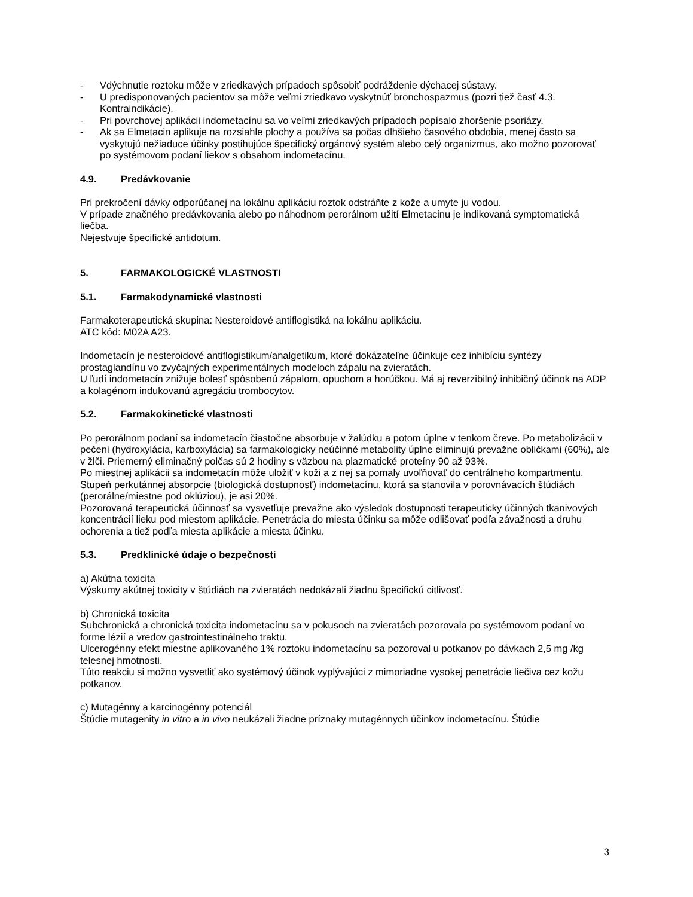- Vdýchnutie roztoku môže v zriedkavých prípadoch spôsobiť podráždenie dýchacej sústavy.
- U predisponovaných pacientov sa môže veľmi zriedkavo vyskytnúť bronchospazmus (pozri tiež časť 4.3. Kontraindikácie).
- Pri povrchovej aplikácii indometacínu sa vo veľmi zriedkavých prípadoch popísalo zhoršenie psoriázy.
- Ak sa Elmetacin aplikuje na rozsiahle plochy a používa sa počas dlhšieho časového obdobia, menej často sa vyskytujú nežiaduce účinky postihujúce špecifický orgánový systém alebo celý organizmus, ako možno pozorovať po systémovom podaní liekov s obsahom indometacínu.
4.9. Predávkovanie
Pri prekročení dávky odporúčanej na lokálnu aplikáciu roztok odstráňte z kože a umyte ju vodou.
V prípade značného predávkovania alebo po náhodnom perorálnom užití Elmetacinu je indikovaná symptomatická liečba.
Nejestvuje špecifické antidotum.
5. FARMAKOLOGICKÉ VLASTNOSTI
5.1. Farmakodynamické vlastnosti
Farmakoterapeutická skupina: Nesteroidové antiflogistiká na lokálnu aplikáciu.
ATC kód: M02A A23.
Indometacín je nesteroidové antiflogistikum/analgetikum, ktoré dokázateľne účinkuje cez inhibíciu syntézy prostaglandínu vo zvyčajných experimentálnych modeloch zápalu na zvieratách.
U ľudí indometacín znižuje bolesť spôsobenú zápalom, opuchom a horúčkou. Má aj reverzibilný inhibičný účinok na ADP a kolagénom indukovanú agregáciu trombocytov.
5.2. Farmakokinetické vlastnosti
Po perorálnom podaní sa indometacín čiastočne absorbuje v žalúdku a potom úplne v tenkom čreve. Po metabolizácii v pečeni (hydroxylácia, karboxylácia) sa farmakologicky neúčinné metabolity úplne eliminujú prevažne obličkami (60%), ale v žlči. Priemerný eliminačný polčas sú 2 hodiny s väzbou na plazmatické proteíny 90 až 93%.
Po miestnej aplikácii sa indometacín môže uložiť v koži a z nej sa pomaly uvoľňovať do centrálneho kompartmentu. Stupeň perkutánnej absorpcie (biologická dostupnosť) indometacínu, ktorá sa stanovila v porovnávacích štúdiách (perorálne/miestne pod oklúziou), je asi 20%.
Pozorovaná terapeutická účinnosť sa vysvetľuje prevažne ako výsledok dostupnosti terapeuticky účinných tkanivových koncentrácií lieku pod miestom aplikácie. Penetrácia do miesta účinku sa môže odlišovať podľa závažnosti a druhu ochorenia a tiež podľa miesta aplikácie a miesta účinku.
5.3. Predklinické údaje o bezpečnosti
a) Akútna toxicita
Výskumy akútnej toxicity v štúdiách na zvieratách nedokázali žiadnu špecifickú citlivosť.
b) Chronická toxicita
Subchronická a chronická toxicita indometacínu sa v pokusoch na zvieratách pozorovala po systémovom podaní vo forme lézií a vredov gastrointestinálneho traktu.
Ulcerogénny efekt miestne aplikovaného 1% roztoku indometacínu sa pozoroval u potkanov po dávkach 2,5 mg /kg telesnej hmotnosti.
Túto reakciu si možno vysvetliť ako systémový účinok vyplývajúci z mimoriadne vysokej penetrácie liečiva cez kožu potkanov.
c) Mutagénny a karcinogénny potenciál
Štúdie mutagenity in vitro a in vivo neukázali žiadne príznaky mutagénnych účinkov indometacínu. Štúdie
3